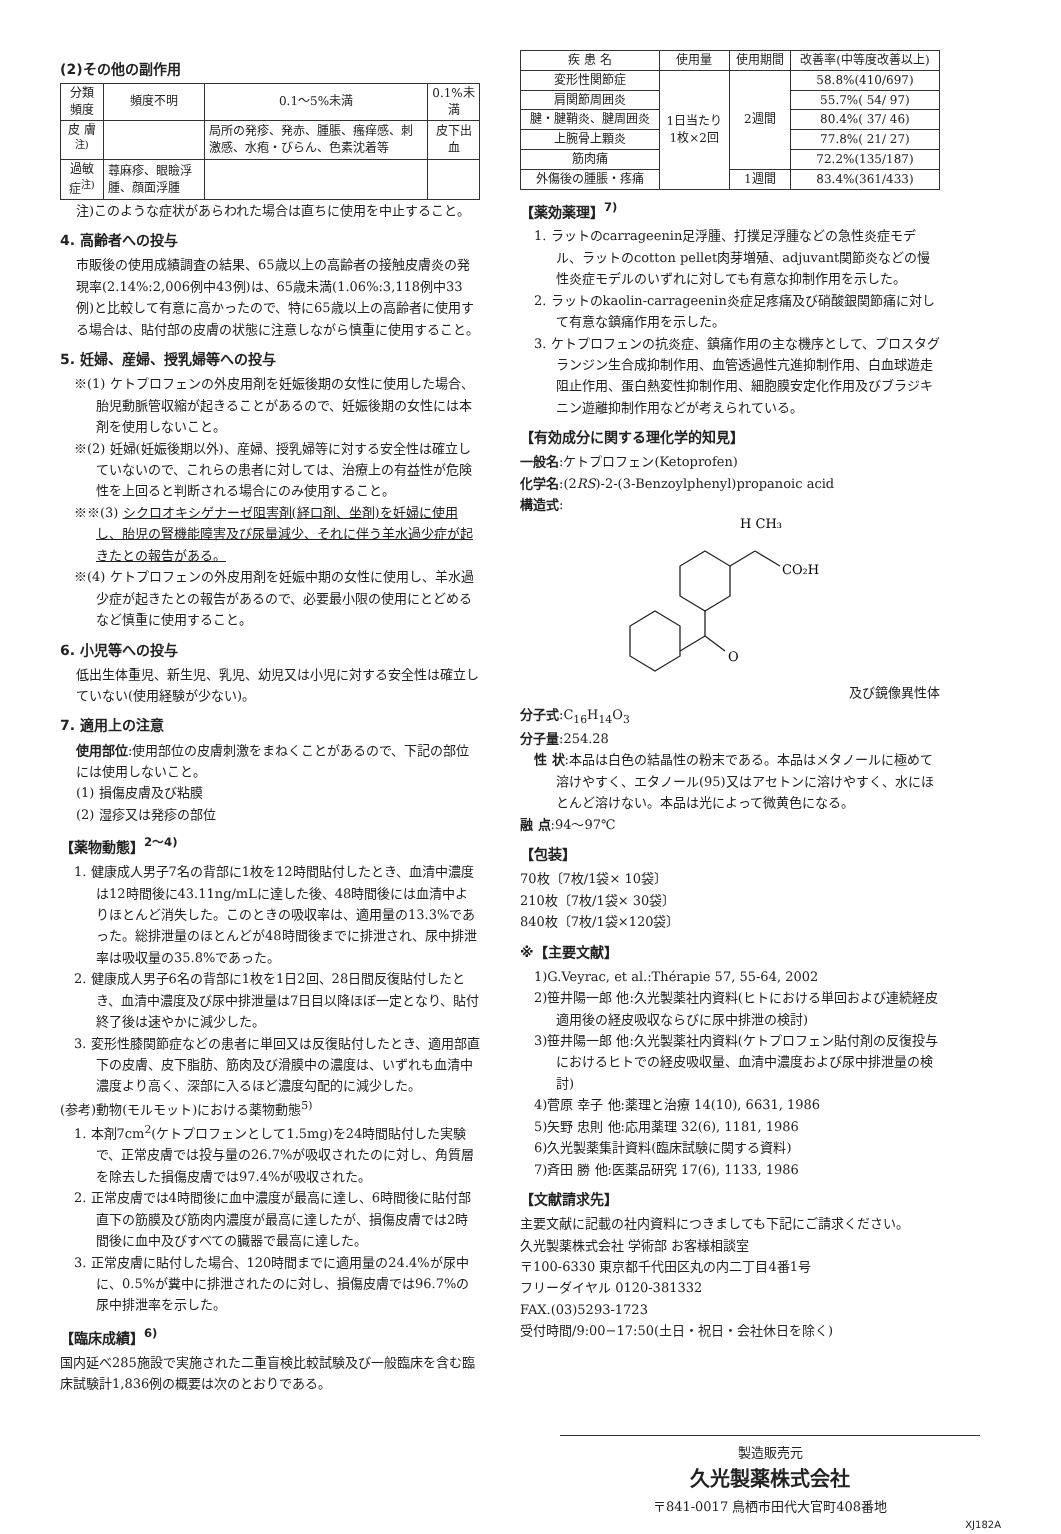(2)その他の副作用
| 分類 頻度 | 頻度不明 | 0.1〜5%未満 | 0.1%未満 |
| --- | --- | --- | --- |
| 皮 膚<sup>注)</sup> | | 局所の発疹、発赤、腫脹、瘙痒感、刺激感、水疱・びらん、色素沈着等 | 皮下出血 |
| 過敏症<sup>注)</sup> | 蕁麻疹、眼瞼浮腫、顔面浮腫 | | |
注)このような症状があらわれた場合は直ちに使用を中止すること。
4. 高齢者への投与
市販後の使用成績調査の結果、65歳以上の高齢者の接触皮膚炎の発現率(2.14%:2,006例中43例)は、65歳未満(1.06%:3,118例中33例)と比較して有意に高かったので、特に65歳以上の高齢者に使用する場合は、貼付部の皮膚の状態に注意しながら慎重に使用すること。
5. 妊婦、産婦、授乳婦等への投与
※(1) ケトプロフェンの外皮用剤を妊娠後期の女性に使用した場合、胎児動脈管収縮が起きることがあるので、妊娠後期の女性には本剤を使用しないこと。
※(2) 妊婦(妊娠後期以外)、産婦、授乳婦等に対する安全性は確立していないので、これらの患者に対しては、治療上の有益性が危険性を上回ると判断される場合にのみ使用すること。
※※(3) シクロオキシゲナーゼ阻害剤(経口剤、坐剤)を妊婦に使用し、胎児の腎機能障害及び尿量減少、それに伴う羊水過少症が起きたとの報告がある。
※(4) ケトプロフェンの外皮用剤を妊娠中期の女性に使用し、羊水過少症が起きたとの報告があるので、必要最小限の使用にとどめるなど慎重に使用すること。
6. 小児等への投与
低出生体重児、新生児、乳児、幼児又は小児に対する安全性は確立していない(使用経験が少ない)。
7. 適用上の注意
使用部位:使用部位の皮膚刺激をまねくことがあるので、下記の部位には使用しないこと。
(1) 損傷皮膚及び粘膜
(2) 湿疹又は発疹の部位
【薬物動態】<sup>2〜4)</sup>
1. 健康成人男子7名の背部に1枚を12時間貼付したとき、血清中濃度は12時間後に43.11ng/mLに達した後、48時間後には血清中よりほとんど消失した。このときの吸収率は、適用量の13.3%であった。総排泄量のほとんどが48時間後までに排泄され、尿中排泄率は吸収量の35.8%であった。
2. 健康成人男子6名の背部に1枚を1日2回、28日間反復貼付したとき、血清中濃度及び尿中排泄量は7日目以降ほぼ一定となり、貼付終了後は速やかに減少した。
3. 変形性膝関節症などの患者に単回又は反復貼付したとき、適用部直下の皮膚、皮下脂肪、筋肉及び滑膜中の濃度は、いずれも血清中濃度より高く、深部に入るほど濃度勾配的に減少した。
(参考)動物(モルモット)における薬物動態<sup>5)</sup>
1. 本剤7cm<sup>2</sup>(ケトプロフェンとして1.5mg)を24時間貼付した実験で、正常皮膚では投与量の26.7%が吸収されたのに対し、角質層を除去した損傷皮膚では97.4%が吸収された。
2. 正常皮膚では4時間後に血中濃度が最高に達し、6時間後に貼付部直下の筋膜及び筋肉内濃度が最高に達したが、損傷皮膚では2時間後に血中及びすべての臓器で最高に達した。
3. 正常皮膚に貼付した場合、120時間までに適用量の24.4%が尿中に、0.5%が糞中に排泄されたのに対し、損傷皮膚では96.7%の尿中排泄率を示した。
【臨床成績】<sup>6)</sup>
国内延べ285施設で実施された二重盲検比較試験及び一般臨床を含む臨床試験計1,836例の概要は次のとおりである。
| 疾 患 名 | 使用量 | 使用期間 | 改善率(中等度改善以上) |
| --- | --- | --- | --- |
| 変形性関節症 | 1日当たり 1枚×2回 | 2週間 | 58.8%(410/697) |
| 肩関節周囲炎 | | | 55.7%( 54/ 97) |
| 腱・腱鞘炎、腱周囲炎 | | | 80.4%( 37/ 46) |
| 上腕骨上顆炎 | | | 77.8%( 21/ 27) |
| 筋肉痛 | | | 72.2%(135/187) |
| 外傷後の腫脹・疼痛 | | 1週間 | 83.4%(361/433) |
【薬効薬理】<sup>7)</sup>
1. ラットのcarrageenin足浮腫、打撲足浮腫などの急性炎症モデル、ラットのcotton pellet肉芽増殖、adjuvant関節炎などの慢性炎症モデルのいずれに対しても有意な抑制作用を示した。
2. ラットのkaolin-carrageenin炎症足疼痛及び硝酸銀関節痛に対して有意な鎮痛作用を示した。
3. ケトプロフェンの抗炎症、鎮痛作用の主な機序として、プロスタグランジン生合成抑制作用、血管透過性亢進抑制作用、白血球遊走阻止作用、蛋白熱変性抑制作用、細胞膜安定化作用及びブラジキニン遊離抑制作用などが考えられている。
【有効成分に関する理化学的知見】
一般名:ケトプロフェン(Ketoprofen)
化学名:(2RS)-2-(3-Benzoylphenyl)propanoic acid
構造式:
H CH₃
CO₂H
O
及び鏡像異性体
分子式:C<sub>16</sub>H<sub>14</sub>O<sub>3</sub>
分子量:254.28
性 状:本品は白色の結晶性の粉末である。本品はメタノールに極めて溶けやすく、エタノール(95)又はアセトンに溶けやすく、水にほとんど溶けない。本品は光によって微黄色になる。
融 点:94〜97℃
【包装】
70枚〔7枚/1袋× 10袋〕
210枚〔7枚/1袋× 30袋〕
840枚〔7枚/1袋×120袋〕
※【主要文献】
1)G.Veyrac, et al.:Thérapie 57, 55-64, 2002
2)笹井陽一郎 他:久光製薬社内資料(ヒトにおける単回および連続経皮適用後の経皮吸収ならびに尿中排泄の検討)
3)笹井陽一郎 他:久光製薬社内資料(ケトプロフェン貼付剤の反復投与におけるヒトでの経皮吸収量、血清中濃度および尿中排泄量の検討)
4)菅原 幸子 他:薬理と治療 14(10), 6631, 1986
5)矢野 忠則 他:応用薬理 32(6), 1181, 1986
6)久光製薬集計資料(臨床試験に関する資料)
7)斉田 勝 他:医薬品研究 17(6), 1133, 1986
【文献請求先】
主要文献に記載の社内資料につきましても下記にご請求ください。
久光製薬株式会社 学術部 お客様相談室
〒100-6330 東京都千代田区丸の内二丁目4番1号
フリーダイヤル 0120-381332
FAX.(03)5293-1723
受付時間/9:00−17:50(土日・祝日・会社休日を除く)
製造販売元
久光製薬株式会社
〒841-0017 鳥栖市田代大官町408番地
XJ182A